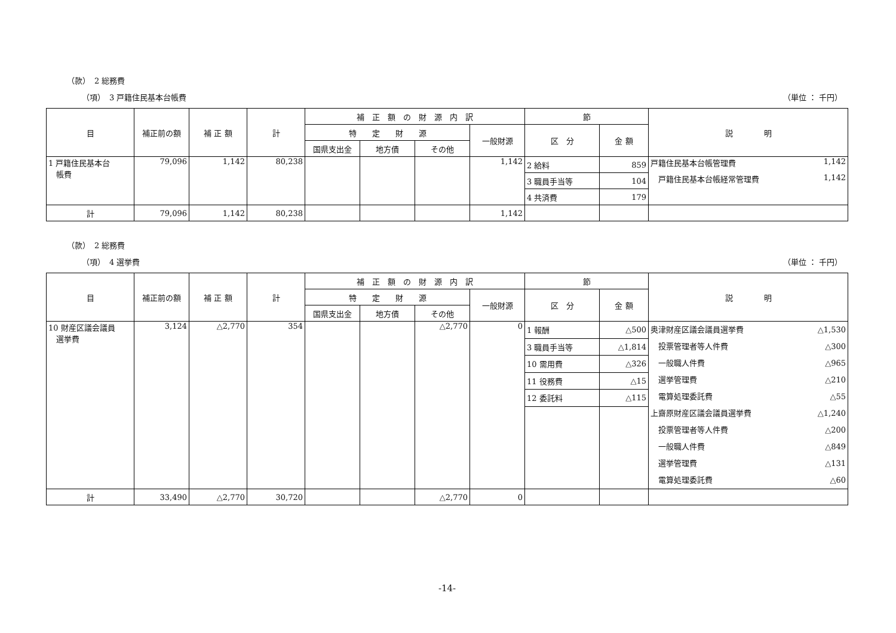（款）　2 総務費
（項）　3 戸籍住民基本台帳費 （単位 ： 千円）
| 目 | 補正前の額 | 補 正 額 | 計 | 補 正 額 の 財 源 内 訳 | | | | 節 | | 説 明 |
| --- | --- | --- | --- | --- | --- | --- | --- | --- | --- | --- |
| | | | | 特 定 財 源 | | | 一般財源 | 区 分 | 金 額 | |
| | | | | 国県支出金 | 地方債 | その他 | | | | |
| 1 戸籍住民基本台 帳費 | 79,096 | 1,142 | 80,238 | | | | 1,142 | 2 給料 | 859 | 戸籍住民基本台帳管理費 1,142 戸籍住民基本台帳経常管理費 1,142 |
| | | | | | | | | 3 職員手当等 | 104 | |
| | | | | | | | | 4 共済費 | 179 | |
| 計 | 79,096 | 1,142 | 80,238 | | | | 1,142 | | | |
（款）　2 総務費
（項）　4 選挙費 （単位 ： 千円）
| 目 | 補正前の額 | 補 正 額 | 計 | 補 正 額 の 財 源 内 訳 | | | | 節 | | 説 明 |
| --- | --- | --- | --- | --- | --- | --- | --- | --- | --- | --- |
| | | | | 特 定 財 源 | | | 一般財源 | 区 分 | 金 額 | |
| | | | | 国県支出金 | 地方債 | その他 | | | | |
| 10 財産区議会議員 選挙費 | 3,124 | △2,770 | 354 | | | △2,770 | 0 | 1 報酬 | △500 | 奥津財産区議会議員選挙費 △1,530 投票管理者等人件費 △300 一般職人件費 △965 選挙管理費 △210 電算処理委託費 △55 上齋原財産区議会議員選挙費 △1,240 投票管理者等人件費 △200 一般職人件費 △849 選挙管理費 △131 電算処理委託費 △60 |
| | | | | | | | | 3 職員手当等 | △1,814 | |
| | | | | | | | | 10 需用費 | △326 | |
| | | | | | | | | 11 役務費 | △15 | |
| | | | | | | | | 12 委託料 | △115 | |
| 計 | 33,490 | △2,770 | 30,720 | | | △2,770 | 0 | | | |
-14-